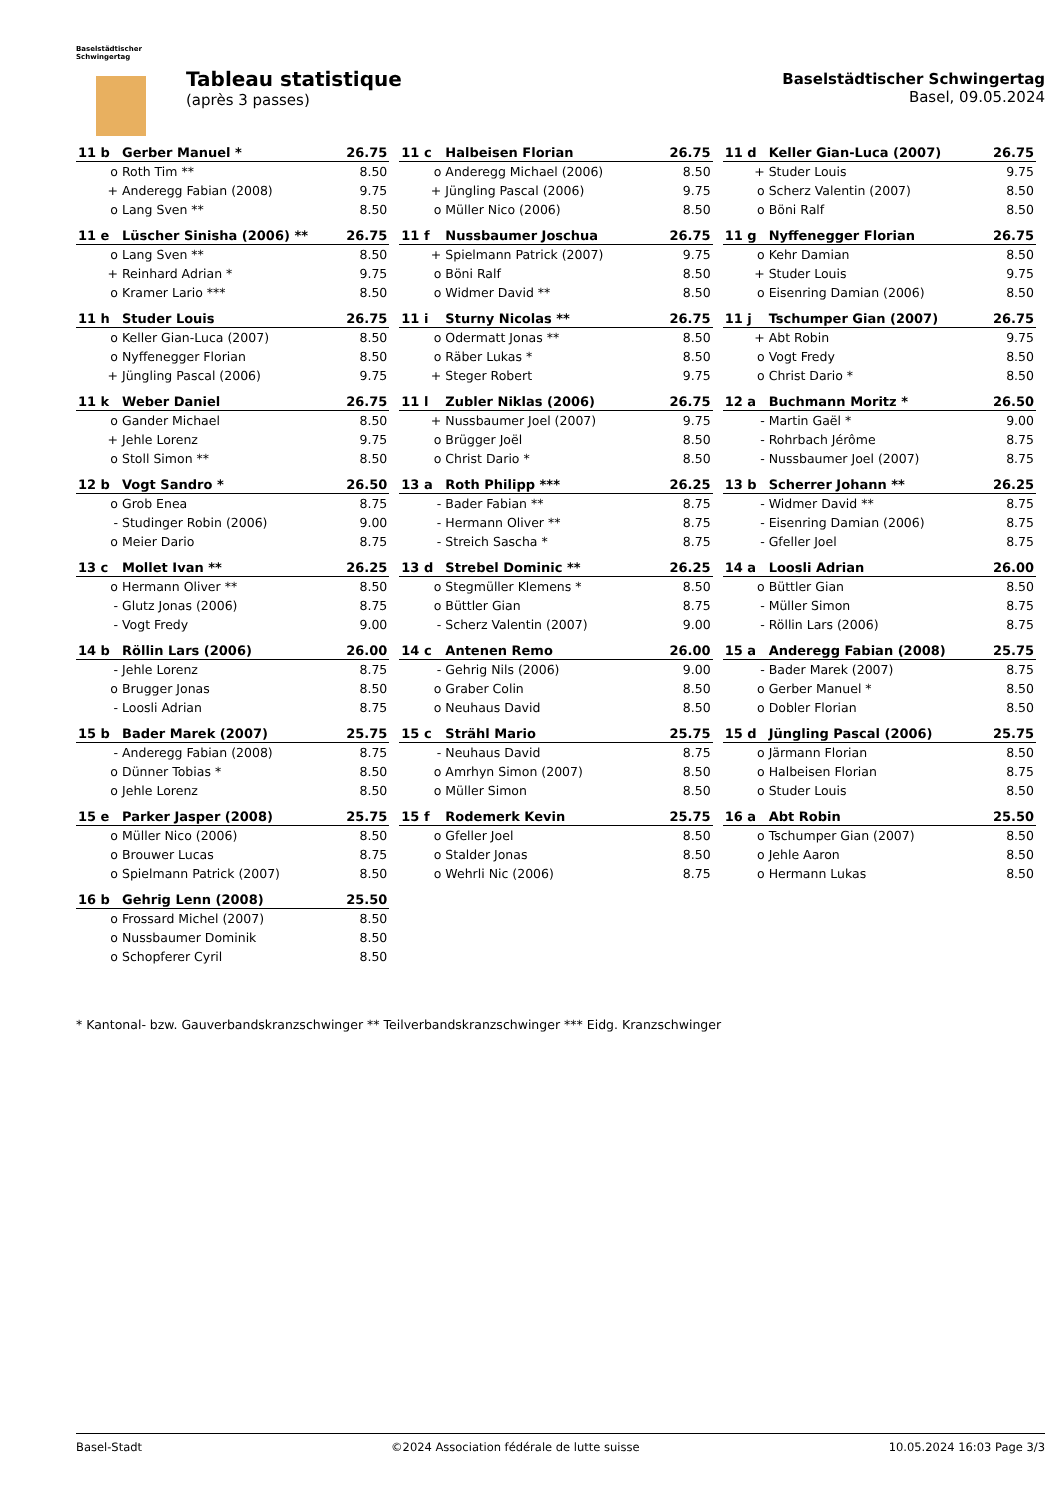Baselstädtischer
Schwingertag
Tableau statistique
(après 3 passes)
Baselstädtischer Schwingertag
Basel, 09.05.2024
| 11 b | Gerber Manuel * | 26.75 |
| --- | --- | --- |
| o | Roth Tim ** | 8.50 |
| + | Anderegg Fabian (2008) | 9.75 |
| o | Lang Sven ** | 8.50 |
| 11 c | Halbeisen Florian | 26.75 |
| --- | --- | --- |
| o | Anderegg Michael (2006) | 8.50 |
| + | Jüngling Pascal (2006) | 9.75 |
| o | Müller Nico (2006) | 8.50 |
| 11 d | Keller Gian-Luca (2007) | 26.75 |
| --- | --- | --- |
| + | Studer Louis | 9.75 |
| o | Scherz Valentin (2007) | 8.50 |
| o | Böni Ralf | 8.50 |
| 11 e | Lüscher Sinisha (2006) ** | 26.75 |
| --- | --- | --- |
| o | Lang Sven ** | 8.50 |
| + | Reinhard Adrian * | 9.75 |
| o | Kramer Lario *** | 8.50 |
| 11 f | Nussbaumer Joschua | 26.75 |
| --- | --- | --- |
| + | Spielmann Patrick (2007) | 9.75 |
| o | Böni Ralf | 8.50 |
| o | Widmer David ** | 8.50 |
| 11 g | Nyffenegger Florian | 26.75 |
| --- | --- | --- |
| o | Kehr Damian | 8.50 |
| + | Studer Louis | 9.75 |
| o | Eisenring Damian (2006) | 8.50 |
| 11 h | Studer Louis | 26.75 |
| --- | --- | --- |
| o | Keller Gian-Luca (2007) | 8.50 |
| o | Nyffenegger Florian | 8.50 |
| + | Jüngling Pascal (2006) | 9.75 |
| 11 i | Sturny Nicolas ** | 26.75 |
| --- | --- | --- |
| o | Odermatt Jonas ** | 8.50 |
| o | Räber Lukas * | 8.50 |
| + | Steger Robert | 9.75 |
| 11 j | Tschumper Gian (2007) | 26.75 |
| --- | --- | --- |
| + | Abt Robin | 9.75 |
| o | Vogt Fredy | 8.50 |
| o | Christ Dario * | 8.50 |
| 11 k | Weber Daniel | 26.75 |
| --- | --- | --- |
| o | Gander Michael | 8.50 |
| + | Jehle Lorenz | 9.75 |
| o | Stoll Simon ** | 8.50 |
| 11 l | Zubler Niklas (2006) | 26.75 |
| --- | --- | --- |
| + | Nussbaumer Joel (2007) | 9.75 |
| o | Brügger Joël | 8.50 |
| o | Christ Dario * | 8.50 |
| 12 a | Buchmann Moritz * | 26.50 |
| --- | --- | --- |
| - | Martin Gaël * | 9.00 |
| - | Rohrbach Jérôme | 8.75 |
| - | Nussbaumer Joel (2007) | 8.75 |
| 12 b | Vogt Sandro * | 26.50 |
| --- | --- | --- |
| o | Grob Enea | 8.75 |
| - | Studinger Robin (2006) | 9.00 |
| o | Meier Dario | 8.75 |
| 13 a | Roth Philipp *** | 26.25 |
| --- | --- | --- |
| - | Bader Fabian ** | 8.75 |
| - | Hermann Oliver ** | 8.75 |
| - | Streich Sascha * | 8.75 |
| 13 b | Scherrer Johann ** | 26.25 |
| --- | --- | --- |
| - | Widmer David ** | 8.75 |
| - | Eisenring Damian (2006) | 8.75 |
| - | Gfeller Joel | 8.75 |
| 13 c | Mollet Ivan ** | 26.25 |
| --- | --- | --- |
| o | Hermann Oliver ** | 8.50 |
| - | Glutz Jonas (2006) | 8.75 |
| - | Vogt Fredy | 9.00 |
| 13 d | Strebel Dominic ** | 26.25 |
| --- | --- | --- |
| o | Stegmüller Klemens * | 8.50 |
| o | Büttler Gian | 8.75 |
| - | Scherz Valentin (2007) | 9.00 |
| 14 a | Loosli Adrian | 26.00 |
| --- | --- | --- |
| o | Büttler Gian | 8.50 |
| - | Müller Simon | 8.75 |
| - | Röllin Lars (2006) | 8.75 |
| 14 b | Röllin Lars (2006) | 26.00 |
| --- | --- | --- |
| - | Jehle Lorenz | 8.75 |
| o | Brugger Jonas | 8.50 |
| - | Loosli Adrian | 8.75 |
| 14 c | Antenen Remo | 26.00 |
| --- | --- | --- |
| - | Gehrig Nils (2006) | 9.00 |
| o | Graber Colin | 8.50 |
| o | Neuhaus David | 8.50 |
| 15 a | Anderegg Fabian (2008) | 25.75 |
| --- | --- | --- |
| - | Bader Marek (2007) | 8.75 |
| o | Gerber Manuel * | 8.50 |
| o | Dobler Florian | 8.50 |
| 15 b | Bader Marek (2007) | 25.75 |
| --- | --- | --- |
| - | Anderegg Fabian (2008) | 8.75 |
| o | Dünner Tobias * | 8.50 |
| o | Jehle Lorenz | 8.50 |
| 15 c | Strähl Mario | 25.75 |
| --- | --- | --- |
| - | Neuhaus David | 8.75 |
| o | Amrhyn Simon (2007) | 8.50 |
| o | Müller Simon | 8.50 |
| 15 d | Jüngling Pascal (2006) | 25.75 |
| --- | --- | --- |
| o | Järmann Florian | 8.50 |
| o | Halbeisen Florian | 8.75 |
| o | Studer Louis | 8.50 |
| 15 e | Parker Jasper (2008) | 25.75 |
| --- | --- | --- |
| o | Müller Nico (2006) | 8.50 |
| o | Brouwer Lucas | 8.75 |
| o | Spielmann Patrick (2007) | 8.50 |
| 15 f | Rodemerk Kevin | 25.75 |
| --- | --- | --- |
| o | Gfeller Joel | 8.50 |
| o | Stalder Jonas | 8.50 |
| o | Wehrli Nic (2006) | 8.75 |
| 16 a | Abt Robin | 25.50 |
| --- | --- | --- |
| o | Tschumper Gian (2007) | 8.50 |
| o | Jehle Aaron | 8.50 |
| o | Hermann Lukas | 8.50 |
| 16 b | Gehrig Lenn (2008) | 25.50 |
| --- | --- | --- |
| o | Frossard Michel (2007) | 8.50 |
| o | Nussbaumer Dominik | 8.50 |
| o | Schopferer Cyril | 8.50 |
* Kantonal- bzw. Gauverbandskranzschwinger ** Teilverbandskranzschwinger *** Eidg. Kranzschwinger
Basel-Stadt ©2024 Association fédérale de lutte suisse 10.05.2024 16:03 Page 3/3